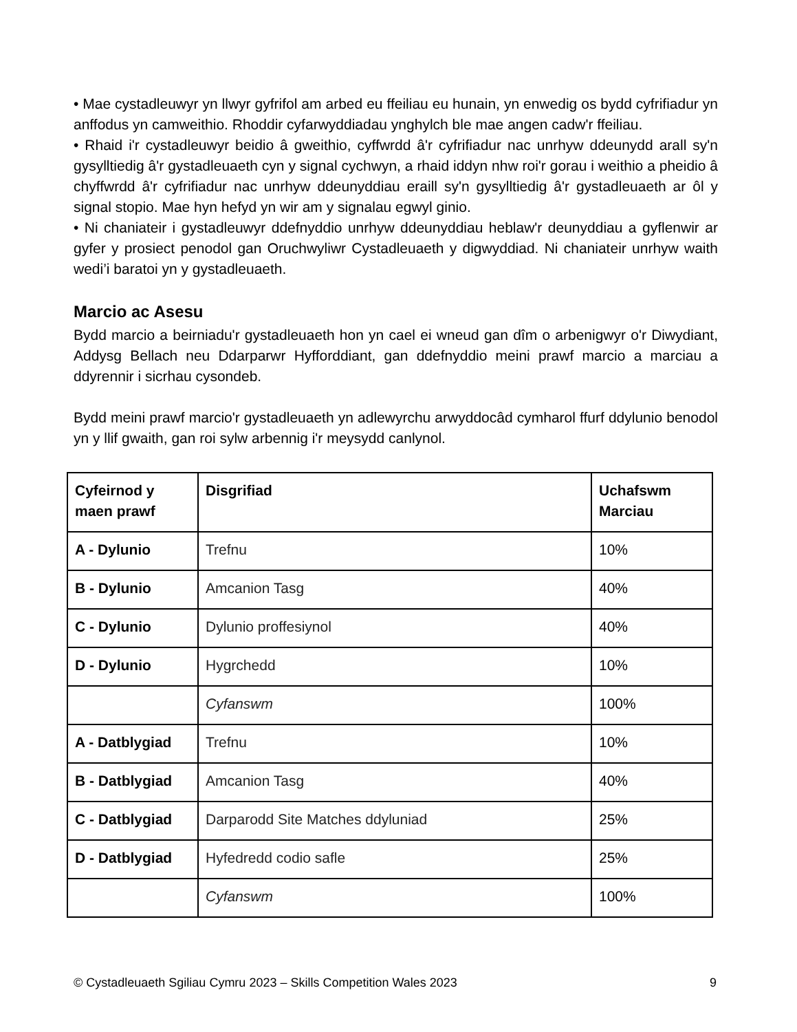• Mae cystadleuwyr yn llwyr gyfrifol am arbed eu ffeiliau eu hunain, yn enwedig os bydd cyfrifiadur yn anffodus yn camweithio. Rhoddir cyfarwyddiadau ynghylch ble mae angen cadw'r ffeiliau.
• Rhaid i'r cystadleuwyr beidio â gweithio, cyffwrdd â'r cyfrifiadur nac unrhyw ddeunydd arall sy'n gysylltiedig â'r gystadleuaeth cyn y signal cychwyn, a rhaid iddyn nhw roi'r gorau i weithio a pheidio â chyffwrdd â'r cyfrifiadur nac unrhyw ddeunyddiau eraill sy'n gysylltiedig â'r gystadleuaeth ar ôl y signal stopio. Mae hyn hefyd yn wir am y signalau egwyl ginio.
• Ni chaniateir i gystadleuwyr ddefnyddio unrhyw ddeunyddiau heblaw'r deunyddiau a gyflenwir ar gyfer y prosiect penodol gan Oruchwyliwr Cystadleuaeth y digwyddiad. Ni chaniateir unrhyw waith wedi’i baratoi yn y gystadleuaeth.
Marcio ac Asesu
Bydd marcio a beirniadu'r gystadleuaeth hon yn cael ei wneud gan dîm o arbenigwyr o'r Diwydiant, Addysg Bellach neu Ddarparwr Hyfforddiant, gan ddefnyddio meini prawf marcio a marciau a ddyrennir i sicrhau cysondeb.
Bydd meini prawf marcio'r gystadleuaeth yn adlewyrchu arwyddocâd cymharol ffurf ddylunio benodol yn y llif gwaith, gan roi sylw arbennig i'r meysydd canlynol.
| Cyfeirnod y maen prawf | Disgrifiad | Uchafswm Marciau |
| A - Dylunio | Trefnu | 10% |
| B - Dylunio | Amcanion Tasg | 40% |
| C - Dylunio | Dylunio proffesiynol | 40% |
| D - Dylunio | Hygrchedd | 10% |
| | Cyfanswm | 100% |
| A - Datblygiad | Trefnu | 10% |
| B - Datblygiad | Amcanion Tasg | 40% |
| C - Datblygiad | Darparodd Site Matches ddyluniad | 25% |
| D - Datblygiad | Hyfedredd codio safle | 25% |
| | Cyfanswm | 100% |
© Cystadleuaeth Sgiliau Cymru 2023 – Skills Competition Wales 2023 9